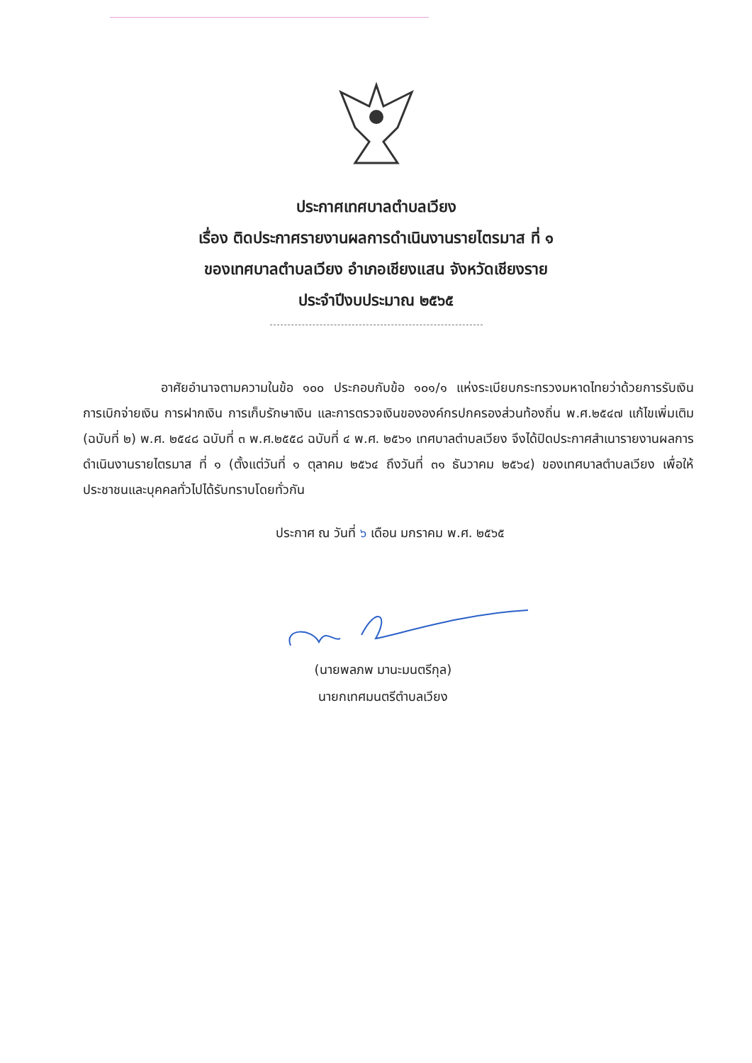ประกาศเทศบาลตำบลเวียง
เรื่อง ติดประกาศรายงานผลการดำเนินงานรายไตรมาส ที่ ๑
ของเทศบาลตำบลเวียง อำเภอเชียงแสน จังหวัดเชียงราย
ประจำปีงบประมาณ ๒๕๖๕
อาศัยอำนาจตามความในข้อ ๑๐๐ ประกอบกับข้อ ๑๐๑/๑ แห่งระเบียบกระทรวงมหาดไทยว่าด้วยการรับเงิน การเบิกจ่ายเงิน การฝากเงิน การเก็บรักษาเงิน และการตรวจเงินขององค์กรปกครองส่วนท้องถิ่น พ.ศ.๒๕๔๗ แก้ไขเพิ่มเติม (ฉบับที่ ๒) พ.ศ. ๒๕๔๘ ฉบับที่ ๓ พ.ศ.๒๕๕๘ ฉบับที่ ๔ พ.ศ. ๒๕๖๑ เทศบาลตำบลเวียง จึงได้ปิดประกาศสำเนารายงานผลการดำเนินงานรายไตรมาส ที่ ๑ (ตั้งแต่วันที่ ๑ ตุลาคม ๒๕๖๔ ถึงวันที่ ๓๑ ธันวาคม ๒๕๖๔) ของเทศบาลตำบลเวียง เพื่อให้ประชาชนและบุคคลทั่วไปได้รับทราบโดยทั่วกัน
ประกาศ ณ วันที่ ๖ เดือน มกราคม พ.ศ. ๒๕๖๕
(นายพลภพ มานะมนตรีกุล)
นายกเทศมนตรีตำบลเวียง